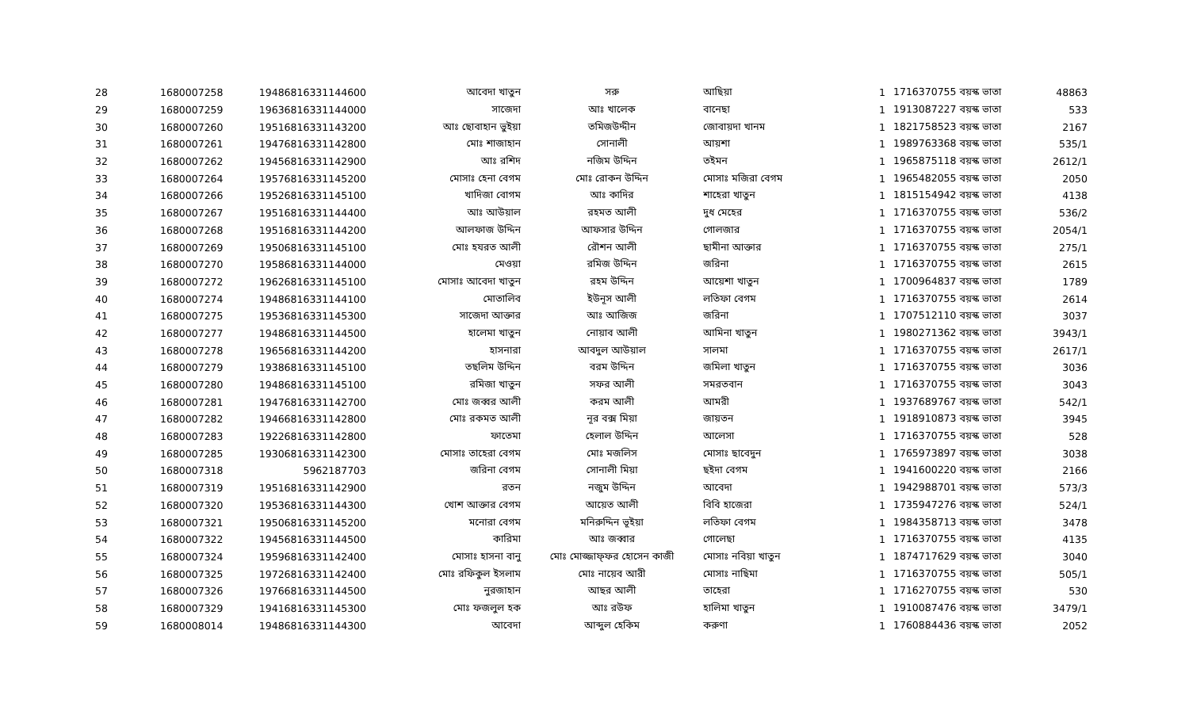| 28 | 1680007258 | 19486816331144600 | আবেদা খাতুন | সরু | আছিয়া | 1 | 1716370755 বয়স্ক ভাতা | 48863 |
| 29 | 1680007259 | 19636816331144000 | সাজেদা | আঃ খালেক | বানেছা | 1 | 1913087227 বয়স্ক ভাতা | 533 |
| 30 | 1680007260 | 19516816331143200 | আঃ ছোবাহান ভুইয়া | তমিজউদ্দীন | জোবায়দা খানম | 1 | 1821758523 বয়স্ক ভাতা | 2167 |
| 31 | 1680007261 | 19476816331142800 | মোঃ শাজাহান | সোনালী | আয়শা | 1 | 1989763368 বয়স্ক ভাতা | 535/1 |
| 32 | 1680007262 | 19456816331142900 | আঃ রশিদ | নজিম উদ্দিন | তইমন | 1 | 1965875118 বয়স্ক ভাতা | 2612/1 |
| 33 | 1680007264 | 19576816331145200 | মোসাঃ হেনা বেগম | মোঃ রোকন উদ্দিন | মোসাঃ মজিরা বেগম | 1 | 1965482055 বয়স্ক ভাতা | 2050 |
| 34 | 1680007266 | 19526816331145100 | খাদিজা বোগম | আঃ কাদির | শাহেরা খাতুন | 1 | 1815154942 বয়স্ক ভাতা | 4138 |
| 35 | 1680007267 | 19516816331144400 | আঃ আউয়াল | রহমত আলী | দুধ মেহের | 1 | 1716370755 বয়স্ক ভাতা | 536/2 |
| 36 | 1680007268 | 19516816331144200 | আলফাজ উদ্দিন | আফসার উদ্দিন | গোলজার | 1 | 1716370755 বয়স্ক ভাতা | 2054/1 |
| 37 | 1680007269 | 19506816331145100 | মোঃ হযরত আলী | রৌশন আলী | ছামীনা আক্তার | 1 | 1716370755 বয়স্ক ভাতা | 275/1 |
| 38 | 1680007270 | 19586816331144000 | মেওয়া | রমিজ উদ্দিন | জরিনা | 1 | 1716370755 বয়স্ক ভাতা | 2615 |
| 39 | 1680007272 | 19626816331145100 | মোসাঃ আবেদা খাতুন | রহম উদ্দিন | আয়েশা খাতুন | 1 | 1700964837 বয়স্ক ভাতা | 1789 |
| 40 | 1680007274 | 19486816331144100 | মোতালিব | ইউনূস আলী | লতিফা বেগম | 1 | 1716370755 বয়স্ক ভাতা | 2614 |
| 41 | 1680007275 | 19536816331145300 | সাজেদা আক্তার | আঃ আজিজ | জরিনা | 1 | 1707512110 বয়স্ক ভাতা | 3037 |
| 42 | 1680007277 | 19486816331144500 | হালেমা খাতুন | নোয়াব আলী | আমিনা খাতুন | 1 | 1980271362 বয়স্ক ভাতা | 3943/1 |
| 43 | 1680007278 | 19656816331144200 | হাসনারা | আবদুল আউয়াল | সালমা | 1 | 1716370755 বয়স্ক ভাতা | 2617/1 |
| 44 | 1680007279 | 19386816331145100 | তছলিম উদ্দিন | বরম উদ্দিন | জমিলা খাতুন | 1 | 1716370755 বয়স্ক ভাতা | 3036 |
| 45 | 1680007280 | 19486816331145100 | রমিজা খাতুন | সফর আলী | সমরতবান | 1 | 1716370755 বয়স্ক ভাতা | 3043 |
| 46 | 1680007281 | 19476816331142700 | মোঃ জব্বর আলী | করম আলী | আমরী | 1 | 1937689767 বয়স্ক ভাতা | 542/1 |
| 47 | 1680007282 | 19466816331142800 | মোঃ রকমত আলী | নূর বক্স মিয়া | জায়তন | 1 | 1918910873 বয়স্ক ভাতা | 3945 |
| 48 | 1680007283 | 19226816331142800 | ফাতেমা | হেলাল উদ্দিন | আলেসা | 1 | 1716370755 বয়স্ক ভাতা | 528 |
| 49 | 1680007285 | 19306816331142300 | মোসাঃ তাহেরা বেগম | মোঃ মজলিস | মোসাঃ ছাবেদুন | 1 | 1765973897 বয়স্ক ভাতা | 3038 |
| 50 | 1680007318 | 5962187703 | জরিনা বেগম | সোনালী মিয়া | ছইদা বেগম | 1 | 1941600220 বয়স্ক ভাতা | 2166 |
| 51 | 1680007319 | 19516816331142900 | রতন | নজুম উদ্দিন | আবেদা | 1 | 1942988701 বয়স্ক ভাতা | 573/3 |
| 52 | 1680007320 | 19536816331144300 | খোশ আক্তার বেগম | আয়েত আলী | বিবি হাজেরা | 1 | 1735947276 বয়স্ক ভাতা | 524/1 |
| 53 | 1680007321 | 19506816331145200 | মনোরা বেগম | মনিরুদ্দিন ভূইয়া | লতিফা বেগম | 1 | 1984358713 বয়স্ক ভাতা | 3478 |
| 54 | 1680007322 | 19456816331144500 | কারিমা | আঃ জব্বার | গোলেছা | 1 | 1716370755 বয়স্ক ভাতা | 4135 |
| 55 | 1680007324 | 19596816331142400 | মোসাঃ হাসনা বানু | মোঃ মোজ্জাফ্ফর হোসেন কাজী | মোসাঃ নবিয়া খাতুন | 1 | 1874717629 বয়স্ক ভাতা | 3040 |
| 56 | 1680007325 | 19726816331142400 | মোঃ রফিকুল ইসলাম | মোঃ নায়েব আরী | মোসাঃ নাছিমা | 1 | 1716370755 বয়স্ক ভাতা | 505/1 |
| 57 | 1680007326 | 19766816331144500 | নুরজাহান | আছর আলী | তাহেরা | 1 | 1716270755 বয়স্ক ভাতা | 530 |
| 58 | 1680007329 | 19416816331145300 | মোঃ ফজলুল হক | আঃ রউফ | হালিমা খাতুন | 1 | 1910087476 বয়স্ক ভাতা | 3479/1 |
| 59 | 1680008014 | 19486816331144300 | আবেদা | আব্দুল হেকিম | করুণা | 1 | 1760884436 বয়স্ক ভাতা | 2052 |